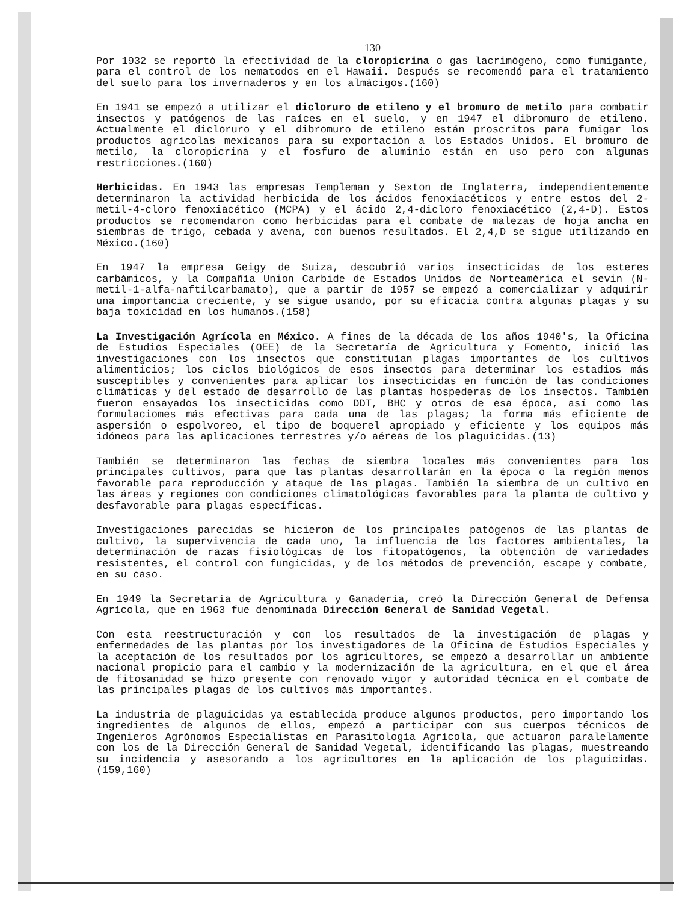130
Por 1932 se reportó la efectividad de la cloropicrina o gas lacrimógeno, como fumigante, para el control de los nematodos en el Hawaii. Después se recomendó para el tratamiento del suelo para los invernaderos y en los almácigos.(160)
En 1941 se empezó a utilizar el dicloruro de etileno y el bromuro de metilo para combatir insectos y patógenos de las raíces en el suelo, y en 1947 el dibromuro de etileno. Actualmente el dicloruro y el dibromuro de etileno están proscritos para fumigar los productos agrícolas mexicanos para su exportación a los Estados Unidos. El bromuro de metilo, la cloropicrina y el fosfuro de aluminio están en uso pero con algunas restricciones.(160)
Herbicidas. En 1943 las empresas Templeman y Sexton de Inglaterra, independientemente determinaron la actividad herbicida de los ácidos fenoxiacéticos y entre estos del 2-metil-4-cloro fenoxiacético (MCPA) y el ácido 2,4-dicloro fenoxiacético (2,4-D). Estos productos se recomendaron como herbicidas para el combate de malezas de hoja ancha en siembras de trigo, cebada y avena, con buenos resultados. El 2,4,D se sigue utilizando en México.(160)
En 1947 la empresa Geigy de Suiza, descubrió varios insecticidas de los esteres carbámicos, y la Compañía Union Carbide de Estados Unidos de Norteamérica el sevin (N-metil-1-alfa-naftilcarbamato), que a partir de 1957 se empezó a comercializar y adquirir una importancia creciente, y se sigue usando, por su eficacia contra algunas plagas y su baja toxicidad en los humanos.(158)
La Investigación Agrícola en México. A fines de la década de los años 1940's, la Oficina de Estudios Especiales (OEE) de la Secretaría de Agricultura y Fomento, inició las investigaciones con los insectos que constituían plagas importantes de los cultivos alimenticios; los ciclos biológicos de esos insectos para determinar los estadios más susceptibles y convenientes para aplicar los insecticidas en función de las condiciones climáticas y del estado de desarrollo de las plantas hospederas de los insectos. También fueron ensayados los insecticidas como DDT, BHC y otros de esa época, así como las formulaciomes más efectivas para cada una de las plagas; la forma más eficiente de aspersión o espolvoreo, el tipo de boquerel apropiado y eficiente y los equipos más idóneos para las aplicaciones terrestres y/o aéreas de los plaguicidas.(13)
También se determinaron las fechas de siembra locales más convenientes para los principales cultivos, para que las plantas desarrollarán en la época o la región menos favorable para reproducción y ataque de las plagas. También la siembra de un cultivo en las áreas y regiones con condiciones climatológicas favorables para la planta de cultivo y desfavorable para plagas específicas.
Investigaciones parecidas se hicieron de los principales patógenos de las plantas de cultivo, la supervivencia de cada uno, la influencia de los factores ambientales, la determinación de razas fisiológicas de los fitopatógenos, la obtención de variedades resistentes, el control con fungicidas, y de los métodos de prevención, escape y combate, en su caso.
En 1949 la Secretaría de Agricultura y Ganadería, creó la Dirección General de Defensa Agrícola, que en 1963 fue denominada Dirección General de Sanidad Vegetal.
Con esta reestructuración y con los resultados de la investigación de plagas y enfermedades de las plantas por los investigadores de la Oficina de Estudios Especiales y la aceptación de los resultados por los agricultores, se empezó a desarrollar un ambiente nacional propicio para el cambio y la modernización de la agricultura, en el que el área de fitosanidad se hizo presente con renovado vigor y autoridad técnica en el combate de las principales plagas de los cultivos más importantes.
La industria de plaguicidas ya establecida produce algunos productos, pero importando los ingredientes de algunos de ellos, empezó a participar con sus cuerpos técnicos de Ingenieros Agrónomos Especialistas en Parasitología Agrícola, que actuaron paralelamente con los de la Dirección General de Sanidad Vegetal, identificando las plagas, muestreando su incidencia y asesorando a los agricultores en la aplicación de los plaguicidas.(159,160)